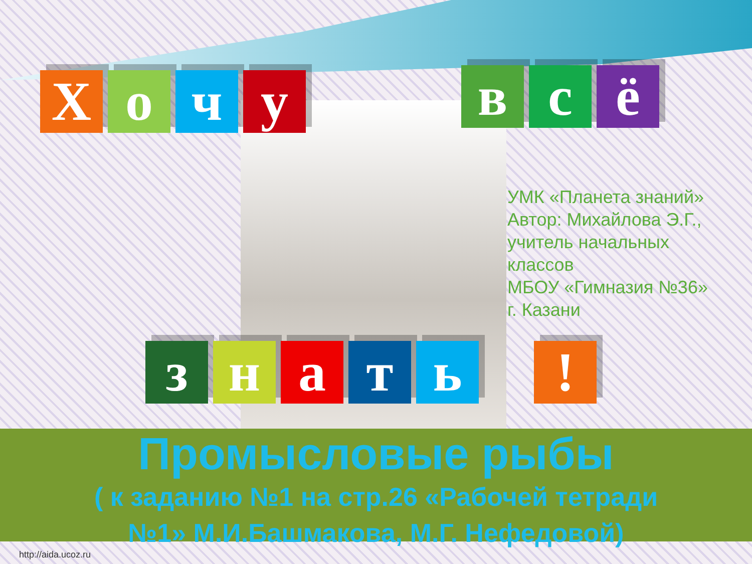Х о ч у
в с ё
з н а т ь !
УМК «Планета знаний»
Автор: Михайлова Э.Г.,
учитель начальных
классов
МБОУ «Гимназия №36»
г. Казани
Промысловые рыбы
( к заданию №1 на стр.26 «Рабочей тетради
№1» М.И.Башмакова, М.Г. Нефедовой)
http://aida.ucoz.ru